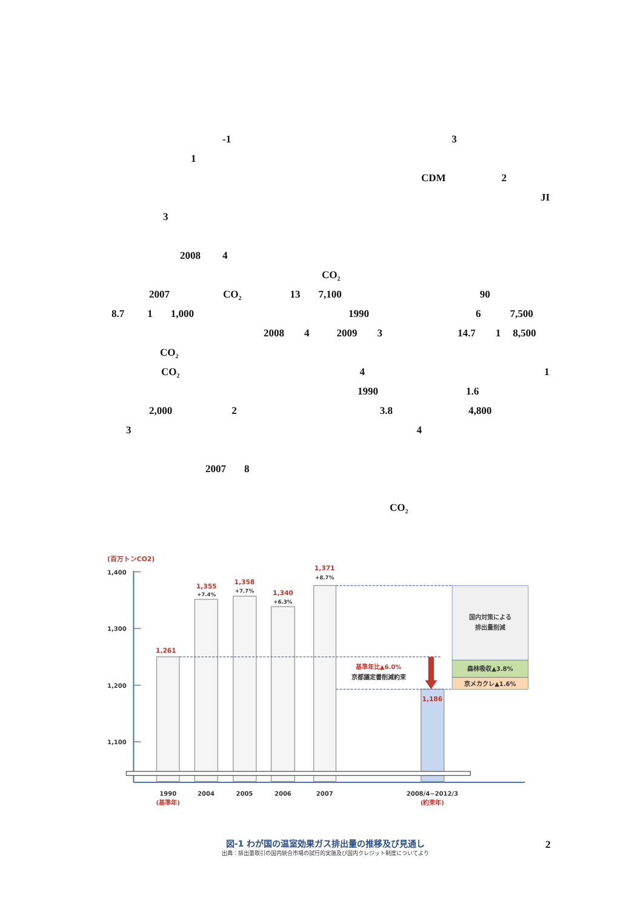-1 3
1
CDM 2
JI
3
2008 4
CO<sub>2</sub>
2007 CO<sub>2</sub> 13 7,100 90
8.7 1 1,000 1990 6 7,500
2008 4 2009 3 14.7 1 8,500
CO<sub>2</sub>
CO<sub>2</sub> 4 1
1990 1.6
2,000 2 3.8 4,800
3 4
2007 8
CO<sub>2</sub>
(百万トンCO2)
1,400
1,300
1,200
1,100
国内対策による
排出量削減
森林吸収▲3.8%
京メカクレ▲1.6%
基準年比▲6.0%
京都議定書削減約束
1,261
1,355
+7.4%
1,358
+7.7%
1,340
+6.3%
1,371
+8.7%
1,186
1990
(基準年)
2004
2005
2006
2007
2008/4~2012/3
(約束年)
図-1 わが国の温室効果ガス排出量の推移及び見通し
出典：排出量取引の国内統合市場の試行的実施及び国内クレジット制度についてより
2